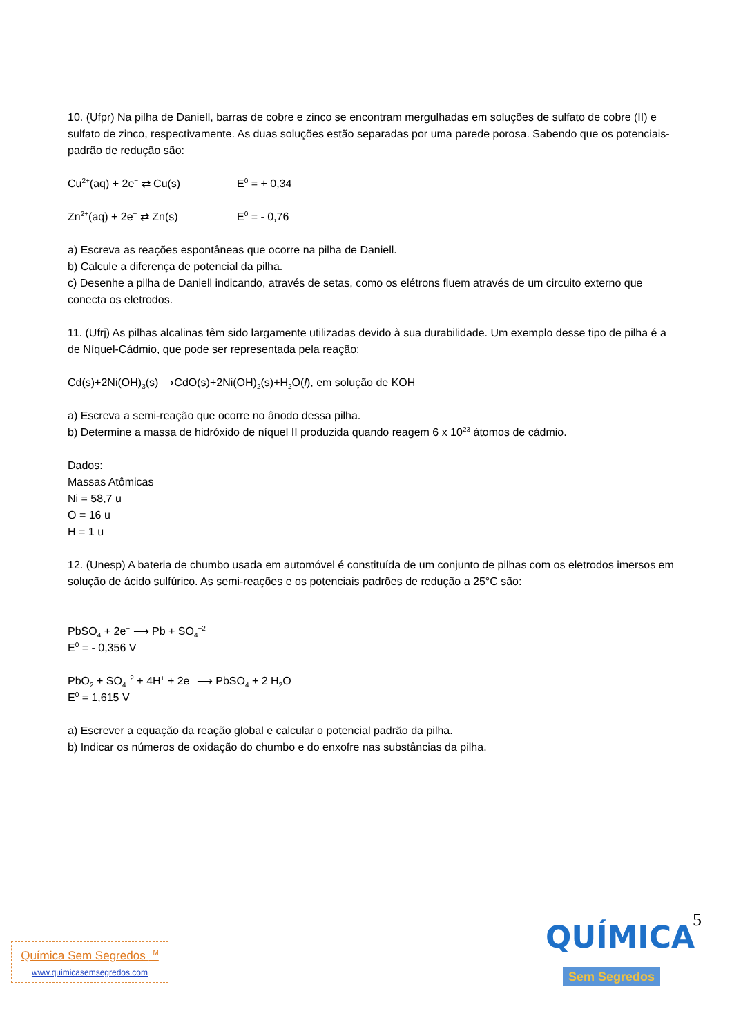10. (Ufpr) Na pilha de Daniell, barras de cobre e zinco se encontram mergulhadas em soluções de sulfato de cobre (II) e sulfato de zinco, respectivamente. As duas soluções estão separadas por uma parede porosa. Sabendo que os potenciais-padrão de redução são:
Cu<sup>2+</sup>(aq) + 2e<sup>−</sup> ⇄ Cu(s) E<sup>0</sup> = + 0,34
Zn<sup>2+</sup>(aq) + 2e<sup>−</sup> ⇄ Zn(s) E<sup>0</sup> = - 0,76
a) Escreva as reações espontâneas que ocorre na pilha de Daniell.
b) Calcule a diferença de potencial da pilha.
c) Desenhe a pilha de Daniell indicando, através de setas, como os elétrons fluem através de um circuito externo que conecta os eletrodos.
11. (Ufrj) As pilhas alcalinas têm sido largamente utilizadas devido à sua durabilidade. Um exemplo desse tipo de pilha é a de Níquel-Cádmio, que pode ser representada pela reação:
Cd(s)+2Ni(OH)<sub>3</sub>(s)⟶CdO(s)+2Ni(OH)<sub>2</sub>(s)+H<sub>2</sub>O(l), em solução de KOH
a) Escreva a semi-reação que ocorre no ânodo dessa pilha.
b) Determine a massa de hidróxido de níquel II produzida quando reagem 6 x 10<sup>23</sup> átomos de cádmio.
Dados:
Massas Atômicas
Ni = 58,7 u
O = 16 u
H = 1 u
12. (Unesp) A bateria de chumbo usada em automóvel é constituída de um conjunto de pilhas com os eletrodos imersos em solução de ácido sulfúrico. As semi-reações e os potenciais padrões de redução a 25°C são:
PbSO<sub>4</sub> + 2e<sup>−</sup> ⟶ Pb + SO<sub>4</sub><sup>−2</sup>
E<sup>0</sup> = - 0,356 V
PbO<sub>2</sub> + SO<sub>4</sub><sup>−2</sup> + 4H<sup>+</sup> + 2e<sup>−</sup> ⟶ PbSO<sub>4</sub> + 2 H<sub>2</sub>O
E<sup>0</sup> = 1,615 V
a) Escrever a equação da reação global e calcular o potencial padrão da pilha.
b) Indicar os números de oxidação do chumbo e do enxofre nas substâncias da pilha.
5
Química Sem Segredos <sup>TM</sup>
www.quimicasemsegredos.com
QUÍMICA
Sem Segredos